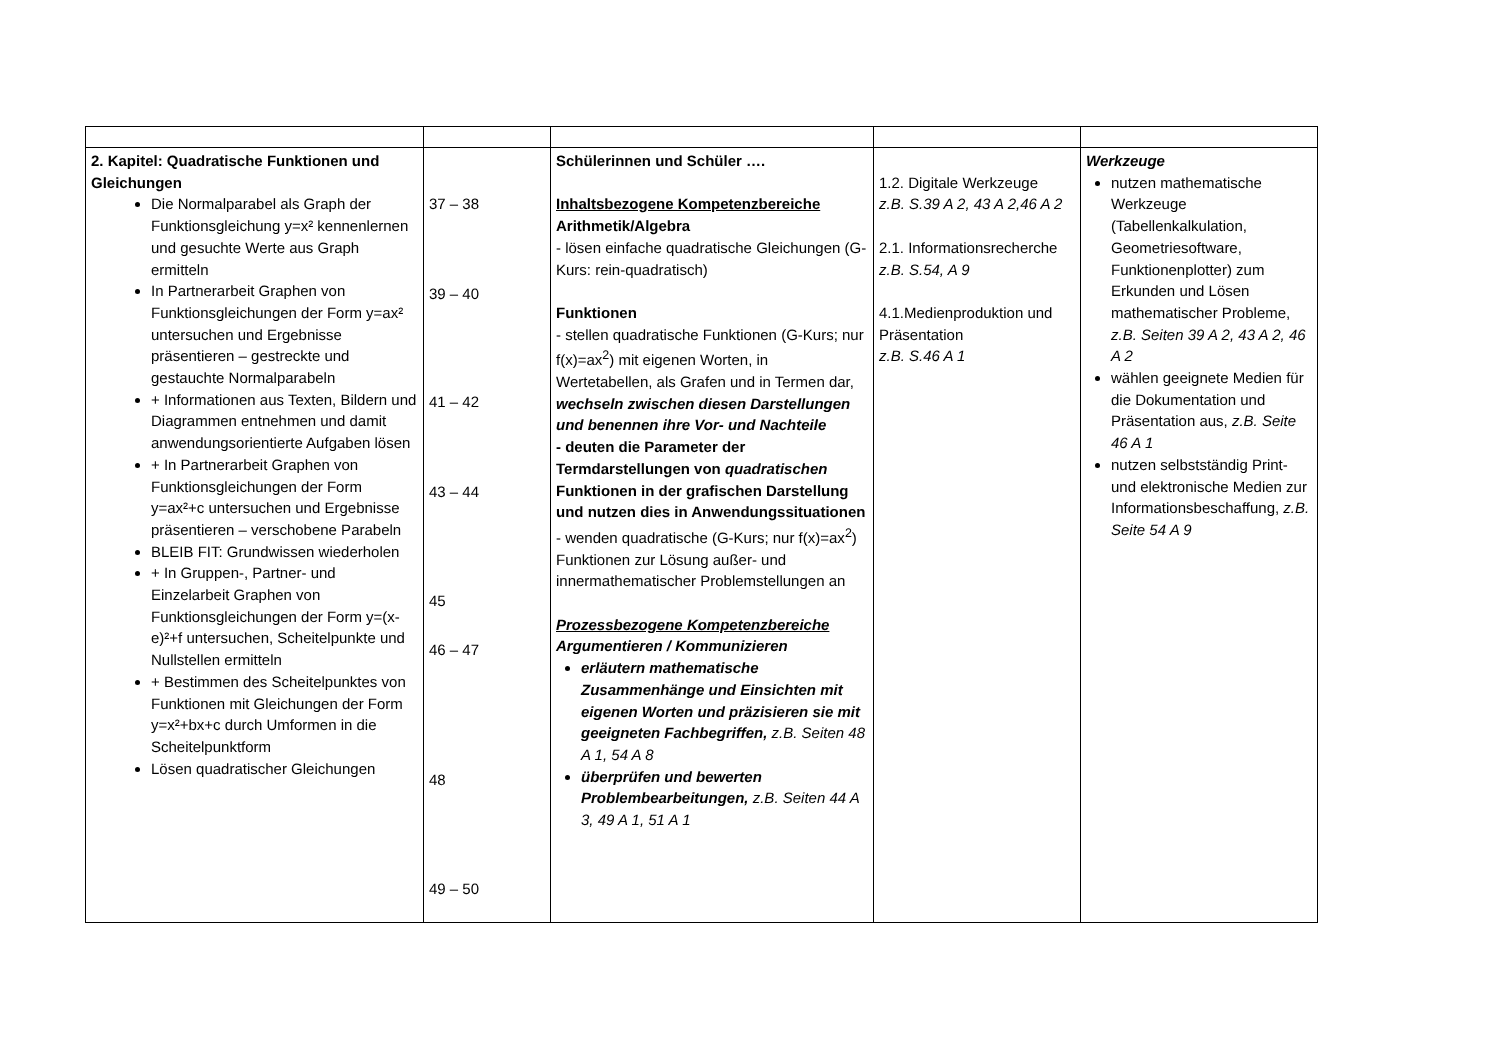| 2. Kapitel: Quadratische Funktionen und Gleichungen Die Normalparabel als Graph der Funktionsgleichung y=x² kennenlernen und gesuchte Werte aus Graph ermitteln In Partnerarbeit Graphen von Funktionsgleichungen der Form y=ax² untersuchen und Ergebnisse präsentieren – gestreckte und gestauchte Normalparabeln + Informationen aus Texten, Bildern und Diagrammen entnehmen und damit anwendungsorientierte Aufgaben lösen + In Partnerarbeit Graphen von Funktionsgleichungen der Form y=ax²+c untersuchen und Ergebnisse präsentieren – verschobene Parabeln BLEIB FIT: Grundwissen wiederholen + In Gruppen-, Partner- und Einzelarbeit Graphen von Funktionsgleichungen der Form y=(x-e)²+f untersuchen, Scheitelpunkte und Nullstellen ermitteln + Bestimmen des Scheitelpunktes von Funktionen mit Gleichungen der Form y=x²+bx+c durch Umformen in die Scheitelpunktform Lösen quadratischer Gleichungen | 37 – 38 39 – 40 41 – 42 43 – 44 45 46 – 47 48 49 – 50 | Schülerinnen und Schüler …. Inhaltsbezogene Kompetenzbereiche Arithmetik/Algebra - lösen einfache quadratische Gleichungen (G-Kurs: rein-quadratisch) Funktionen - stellen quadratische Funktionen (G-Kurs; nur f(x)=ax<sup>2</sup>) mit eigenen Worten, in Wertetabellen, als Grafen und in Termen dar, wechseln zwischen diesen Darstellungen und benennen ihre Vor- und Nachteile - deuten die Parameter der Termdarstellungen von quadratischen Funktionen in der grafischen Darstellung und nutzen dies in Anwendungssituationen - wenden quadratische (G-Kurs; nur f(x)=ax<sup>2</sup>) Funktionen zur Lösung außer- und innermathematischer Problemstellungen an Prozessbezogene Kompetenzbereiche Argumentieren / Kommunizieren erläutern mathematische Zusammenhänge und Einsichten mit eigenen Worten und präzisieren sie mit geeigneten Fachbegriffen, z.B. Seiten 48 A 1, 54 A 8 überprüfen und bewerten Problembearbeitungen, z.B. Seiten 44 A 3, 49 A 1, 51 A 1 | 1.2. Digitale Werkzeuge z.B. S.39 A 2, 43 A 2,46 A 2 2.1. Informationsrecherche z.B. S.54, A 9 4.1.Medienproduktion und Präsentation z.B. S.46 A 1 | Werkzeuge nutzen mathematische Werkzeuge (Tabellenkalkulation, Geometriesoftware, Funktionenplotter) zum Erkunden und Lösen mathematischer Probleme, z.B. Seiten 39 A 2, 43 A 2, 46 A 2 wählen geeignete Medien für die Dokumentation und Präsentation aus, z.B. Seite 46 A 1 nutzen selbstständig Print- und elektronische Medien zur Informationsbeschaffung, z.B. Seite 54 A 9 |